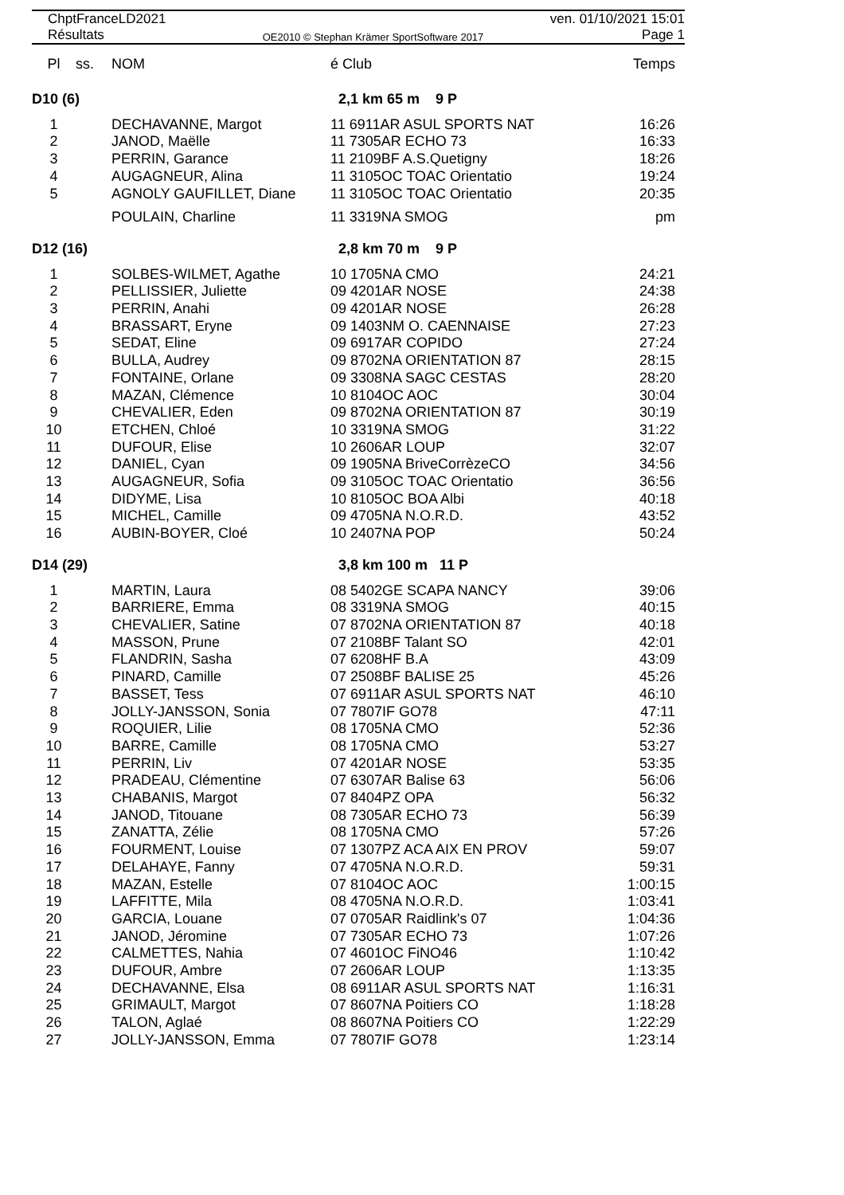ChptFranceLD2021 ven. 01/10/2021 15:01
Résultats OE2010 © Stephan Krämer SportSoftware 2017 Page 1
| Pl | ss. | NOM | é Club | Temps |
| --- | --- | --- | --- | --- |
| D10 (6) | | | 2,1 km 65 m 9 P | |
| 1 | | DECHAVANNE, Margot | 11 6911AR ASUL SPORTS NAT | 16:26 |
| 2 | | JANOD, Maëlle | 11 7305AR ECHO 73 | 16:33 |
| 3 | | PERRIN, Garance | 11 2109BF A.S.Quetigny | 18:26 |
| 4 | | AUGAGNEUR, Alina | 11 3105OC TOAC Orientatio | 19:24 |
| 5 | | AGNOLY GAUFILLET, Diane | 11 3105OC TOAC Orientatio | 20:35 |
| | | POULAIN, Charline | 11 3319NA SMOG | pm |
| D12 (16) | | | 2,8 km 70 m 9 P | |
| 1 | | SOLBES-WILMET, Agathe | 10 1705NA CMO | 24:21 |
| 2 | | PELLISSIER, Juliette | 09 4201AR NOSE | 24:38 |
| 3 | | PERRIN, Anahi | 09 4201AR NOSE | 26:28 |
| 4 | | BRASSART, Eryne | 09 1403NM O. CAENNAISE | 27:23 |
| 5 | | SEDAT, Eline | 09 6917AR COPIDO | 27:24 |
| 6 | | BULLA, Audrey | 09 8702NA ORIENTATION 87 | 28:15 |
| 7 | | FONTAINE, Orlane | 09 3308NA SAGC CESTAS | 28:20 |
| 8 | | MAZAN, Clémence | 10 8104OC AOC | 30:04 |
| 9 | | CHEVALIER, Eden | 09 8702NA ORIENTATION 87 | 30:19 |
| 10 | | ETCHEN, Chloé | 10 3319NA SMOG | 31:22 |
| 11 | | DUFOUR, Elise | 10 2606AR LOUP | 32:07 |
| 12 | | DANIEL, Cyan | 09 1905NA BriveCorrèzeCO | 34:56 |
| 13 | | AUGAGNEUR, Sofia | 09 3105OC TOAC Orientatio | 36:56 |
| 14 | | DIDYME, Lisa | 10 8105OC BOA Albi | 40:18 |
| 15 | | MICHEL, Camille | 09 4705NA N.O.R.D. | 43:52 |
| 16 | | AUBIN-BOYER, Cloé | 10 2407NA POP | 50:24 |
| D14 (29) | | | 3,8 km 100 m 11 P | |
| 1 | | MARTIN, Laura | 08 5402GE SCAPA NANCY | 39:06 |
| 2 | | BARRIERE, Emma | 08 3319NA SMOG | 40:15 |
| 3 | | CHEVALIER, Satine | 07 8702NA ORIENTATION 87 | 40:18 |
| 4 | | MASSON, Prune | 07 2108BF Talant SO | 42:01 |
| 5 | | FLANDRIN, Sasha | 07 6208HF B.A | 43:09 |
| 6 | | PINARD, Camille | 07 2508BF BALISE 25 | 45:26 |
| 7 | | BASSET, Tess | 07 6911AR ASUL SPORTS NAT | 46:10 |
| 8 | | JOLLY-JANSSON, Sonia | 07 7807IF GO78 | 47:11 |
| 9 | | ROQUIER, Lilie | 08 1705NA CMO | 52:36 |
| 10 | | BARRE, Camille | 08 1705NA CMO | 53:27 |
| 11 | | PERRIN, Liv | 07 4201AR NOSE | 53:35 |
| 12 | | PRADEAU, Clémentine | 07 6307AR Balise 63 | 56:06 |
| 13 | | CHABANIS, Margot | 07 8404PZ OPA | 56:32 |
| 14 | | JANOD, Titouane | 08 7305AR ECHO 73 | 56:39 |
| 15 | | ZANATTA, Zélie | 08 1705NA CMO | 57:26 |
| 16 | | FOURMENT, Louise | 07 1307PZ ACA AIX EN PROV | 59:07 |
| 17 | | DELAHAYE, Fanny | 07 4705NA N.O.R.D. | 59:31 |
| 18 | | MAZAN, Estelle | 07 8104OC AOC | 1:00:15 |
| 19 | | LAFFITTE, Mila | 08 4705NA N.O.R.D. | 1:03:41 |
| 20 | | GARCIA, Louane | 07 0705AR Raidlink's 07 | 1:04:36 |
| 21 | | JANOD, Jéromine | 07 7305AR ECHO 73 | 1:07:26 |
| 22 | | CALMETTES, Nahia | 07 4601OC FiNO46 | 1:10:42 |
| 23 | | DUFOUR, Ambre | 07 2606AR LOUP | 1:13:35 |
| 24 | | DECHAVANNE, Elsa | 08 6911AR ASUL SPORTS NAT | 1:16:31 |
| 25 | | GRIMAULT, Margot | 07 8607NA Poitiers CO | 1:18:28 |
| 26 | | TALON, Aglaé | 08 8607NA Poitiers CO | 1:22:29 |
| 27 | | JOLLY-JANSSON, Emma | 07 7807IF GO78 | 1:23:14 |